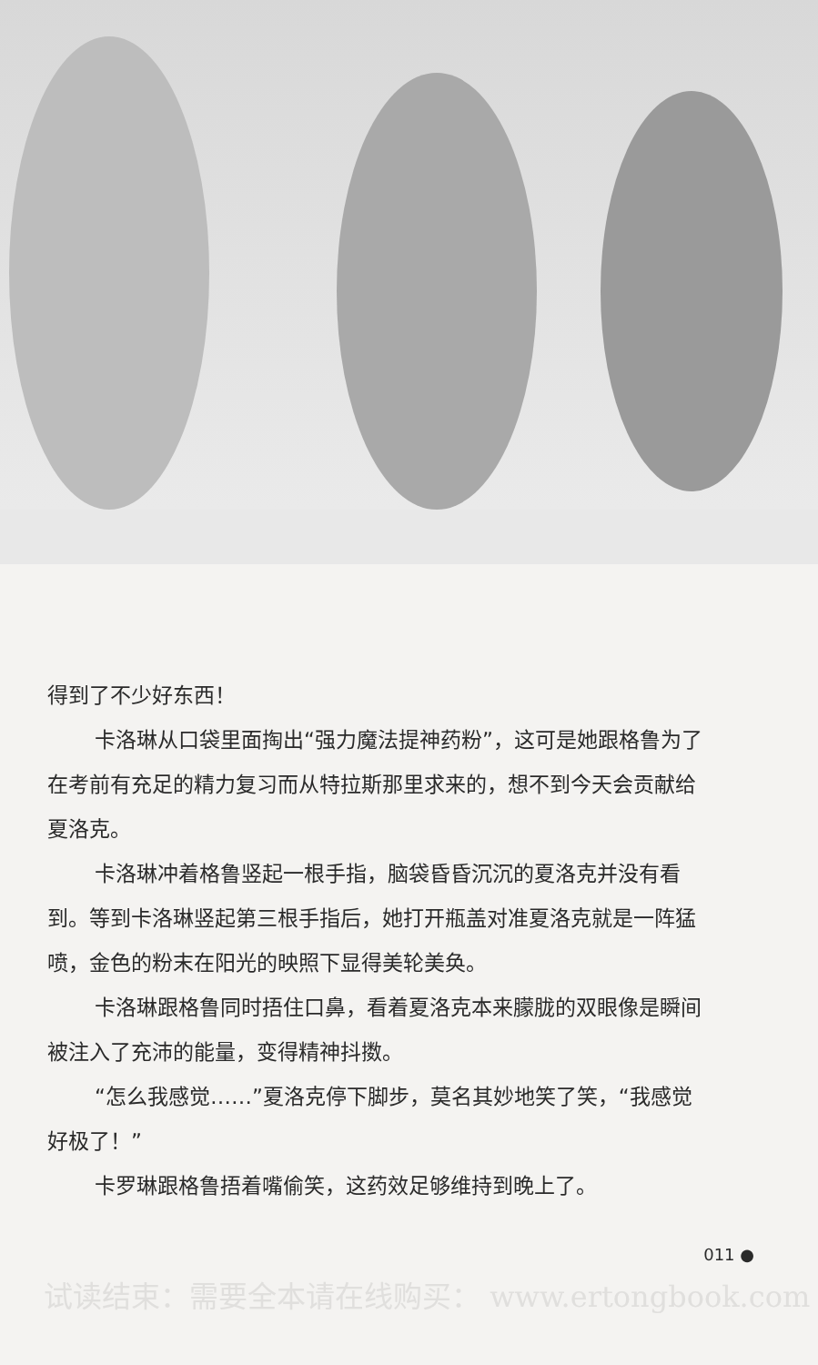得到了不少好东西！
卡洛琳从口袋里面掏出“强力魔法提神药粉”，这可是她跟格鲁为了在考前有充足的精力复习而从特拉斯那里求来的，想不到今天会贡献给夏洛克。
卡洛琳冲着格鲁竖起一根手指，脑袋昏昏沉沉的夏洛克并没有看到。等到卡洛琳竖起第三根手指后，她打开瓶盖对准夏洛克就是一阵猛喷，金色的粉末在阳光的映照下显得美轮美奂。
卡洛琳跟格鲁同时捂住口鼻，看着夏洛克本来朦胧的双眼像是瞬间被注入了充沛的能量，变得精神抖擞。
“怎么我感觉……”夏洛克停下脚步，莫名其妙地笑了笑，“我感觉好极了！”
卡罗琳跟格鲁捂着嘴偷笑，这药效足够维持到晚上了。
011 ●
试读结束：需要全本请在线购买： www.ertongbook.com